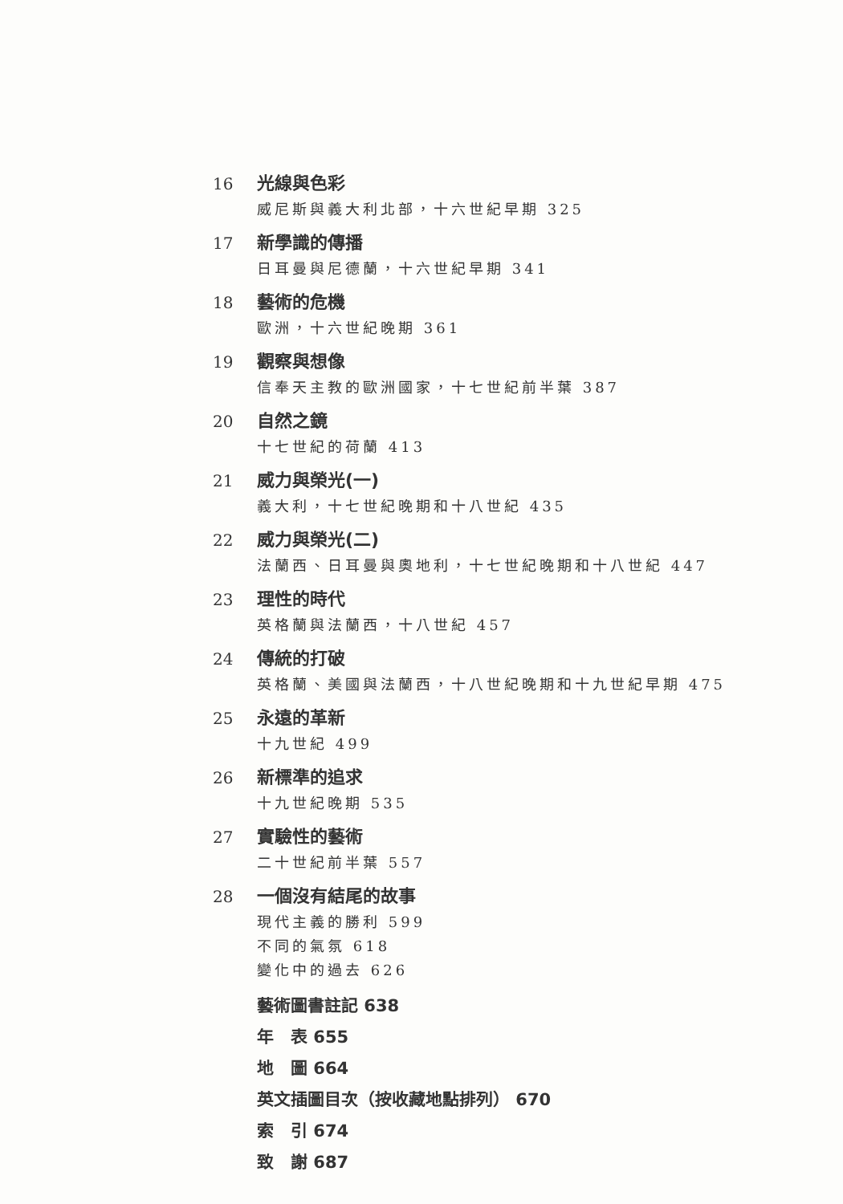16 光線與色彩
威尼斯與義大利北部，十六世紀早期 325
17 新學識的傳播
日耳曼與尼德蘭，十六世紀早期 341
18 藝術的危機
歐洲，十六世紀晚期 361
19 觀察與想像
信奉天主教的歐洲國家，十七世紀前半葉 387
20 自然之鏡
十七世紀的荷蘭 413
21 威力與榮光(一)
義大利，十七世紀晚期和十八世紀 435
22 威力與榮光(二)
法蘭西、日耳曼與奧地利，十七世紀晚期和十八世紀 447
23 理性的時代
英格蘭與法蘭西，十八世紀 457
24 傳統的打破
英格蘭、美國與法蘭西，十八世紀晚期和十九世紀早期 475
25 永遠的革新
十九世紀 499
26 新標準的追求
十九世紀晚期 535
27 實驗性的藝術
二十世紀前半葉 557
28 一個沒有結尾的故事
現代主義的勝利 599
不同的氣氛 618
變化中的過去 626
藝術圖書註記 638
年　表 655
地　圖 664
英文插圖目次（按收藏地點排列） 670
索　引 674
致　謝 687